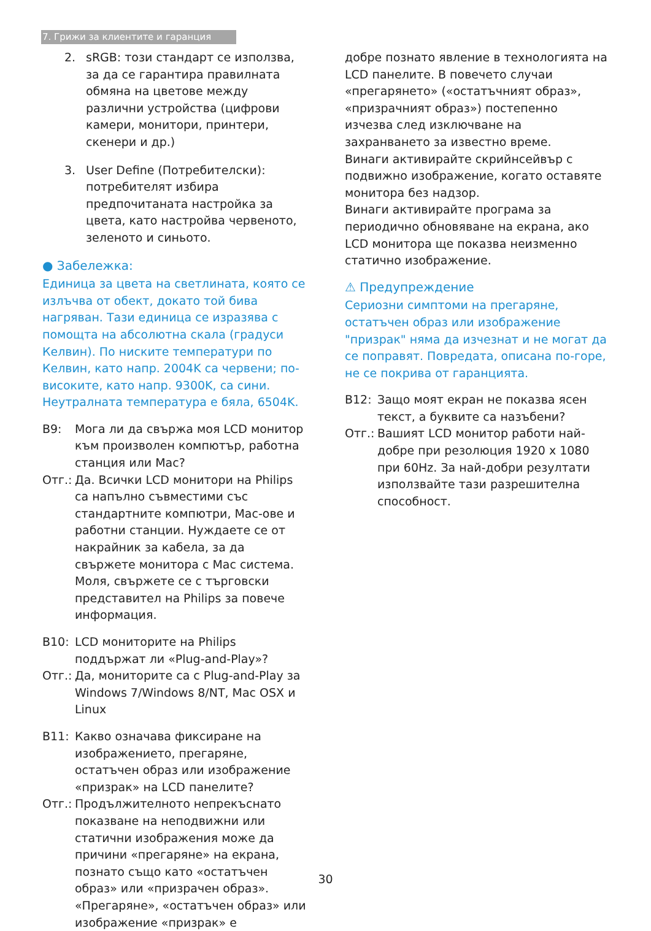7. Грижи за клиентите и гаранция
2. sRGB: този стандарт се използва, за да се гарантира правилната обмяна на цветове между различни устройства (цифрови камери, монитори, принтери, скенери и др.)
3. User Define (Потребителски): потребителят избира предпочитаната настройка за цвета, като настройва червеното, зеленото и синьото.
● Забележка:
Единица за цвета на светлината, която се излъчва от обект, докато той бива нагряван. Тази единица се изразява с помощта на абсолютна скала (градуси Келвин). По ниските температури по Келвин, като напр. 2004K са червени; по-високите, като напр. 9300K, са сини. Неутралната температура е бяла, 6504K.
В9: Мога ли да свържа моя LCD монитор към произволен компютър, работна станция или Mac?
Отг.: Да. Всички LCD монитори на Philips са напълно съвместими със стандартните компютри, Mac-ове и работни станции. Нуждаете се от накрайник за кабела, за да свържете монитора с Mac система. Моля, свържете се с търговски представител на Philips за повече информация.
В10: LCD мониторите на Philips поддържат ли «Plug-and-Play»?
Отг.: Да, мониторите са с Plug-and-Play за Windows 7/Windows 8/NT, Mac OSX и Linux
В11: Какво означава фиксиране на изображението, прегаряне, остатъчен образ или изображение «призрак» на LCD панелите?
Отг.: Продължителното непрекъснато показване на неподвижни или статични изображения може да причини «прегаряне» на екрана, познато също като «остатъчен образ» или «призрачен образ». «Прегаряне», «остатъчен образ» или изображение «призрак» е
добре познато явление в технологията на LCD панелите. В повечето случаи «прегарянето» («остатъчният образ», «призрачният образ») постепенно изчезва след изключване на захранването за известно време.
Винаги активирайте скрийнсейвър с подвижно изображение, когато оставяте монитора без надзор.
Винаги активирайте програма за периодично обновяване на екрана, ако LCD монитора ще показва неизменно статично изображение.
⚠ Предупреждение
Сериозни симптоми на прегаряне, остатъчен образ или изображение "призрак" няма да изчезнат и не могат да се поправят. Повредата, описана по-горе, не се покрива от гаранцията.
В12: Защо моят екран не показва ясен текст, а буквите са назъбени?
Отг.: Вашият LCD монитор работи най-добре при резолюция 1920 x 1080 при 60Hz. За най-добри резултати използвайте тази разрешителна способност.
30